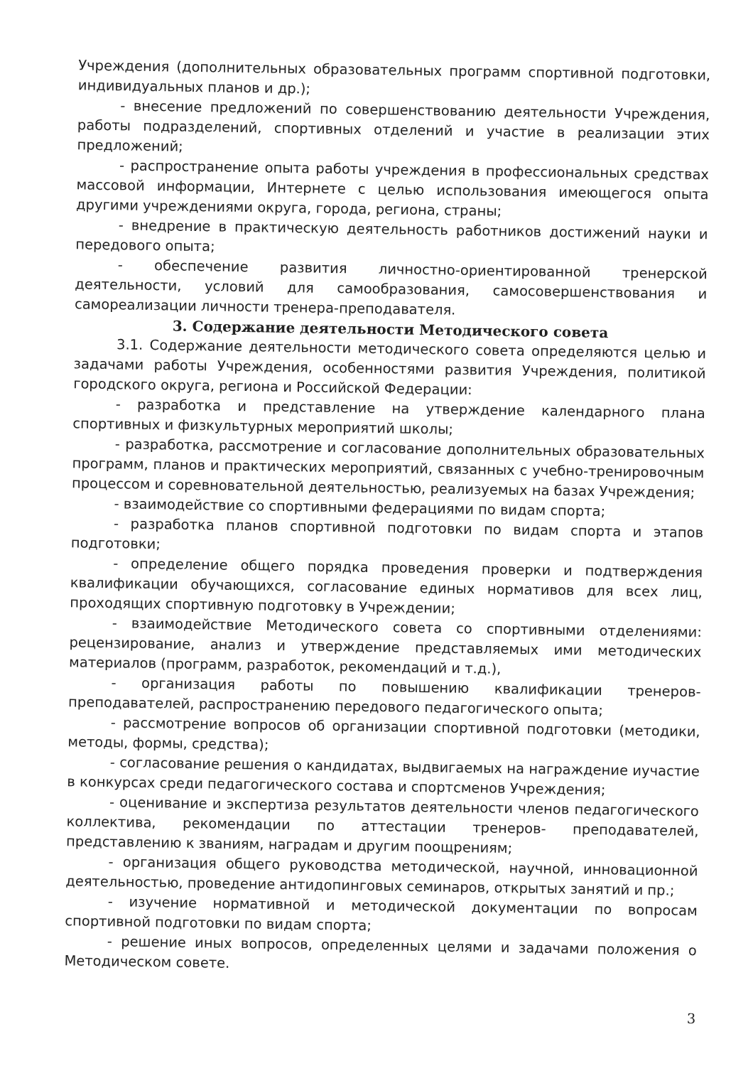Учреждения (дополнительных образовательных программ спортивной подготовки, индивидуальных планов и др.);
- внесение предложений по совершенствованию деятельности Учреждения, работы подразделений, спортивных отделений и участие в реализации этих предложений;
- распространение опыта работы учреждения в профессиональных средствах массовой информации, Интернете с целью использования имеющегося опыта другими учреждениями округа, города, региона, страны;
- внедрение в практическую деятельность работников достижений науки и передового опыта;
- обеспечение развития личностно-ориентированной тренерской деятельности, условий для самообразования, самосовершенствования и самореализации личности тренера-преподавателя.
3. Содержание деятельности Методического совета
3.1. Содержание деятельности методического совета определяются целью и задачами работы Учреждения, особенностями развития Учреждения, политикой городского округа, региона и Российской Федерации:
- разработка и представление на утверждение календарного плана спортивных и физкультурных мероприятий школы;
- разработка, рассмотрение и согласование дополнительных образовательных программ, планов и практических мероприятий, связанных с учебно-тренировочным процессом и соревновательной деятельностью, реализуемых на базах Учреждения;
- взаимодействие со спортивными федерациями по видам спорта;
- разработка планов спортивной подготовки по видам спорта и этапов подготовки;
- определение общего порядка проведения проверки и подтверждения квалификации обучающихся, согласование единых нормативов для всех лиц, проходящих спортивную подготовку в Учреждении;
- взаимодействие Методического совета со спортивными отделениями: рецензирование, анализ и утверждение представляемых ими методических материалов (программ, разработок, рекомендаций и т.д.),
- организация работы по повышению квалификации тренеров-преподавателей, распространению передового педагогического опыта;
- рассмотрение вопросов об организации спортивной подготовки (методики, методы, формы, средства);
- согласование решения о кандидатах, выдвигаемых на награждение иучастие в конкурсах среди педагогического состава и спортсменов Учреждения;
- оценивание и экспертиза результатов деятельности членов педагогического коллектива, рекомендации по аттестации тренеров- преподавателей, представлению к званиям, наградам и другим поощрениям;
- организация общего руководства методической, научной, инновационной деятельностью, проведение антидопинговых семинаров, открытых занятий и пр.;
- изучение нормативной и методической документации по вопросам спортивной подготовки по видам спорта;
- решение иных вопросов, определенных целями и задачами положения о Методическом совете.
3